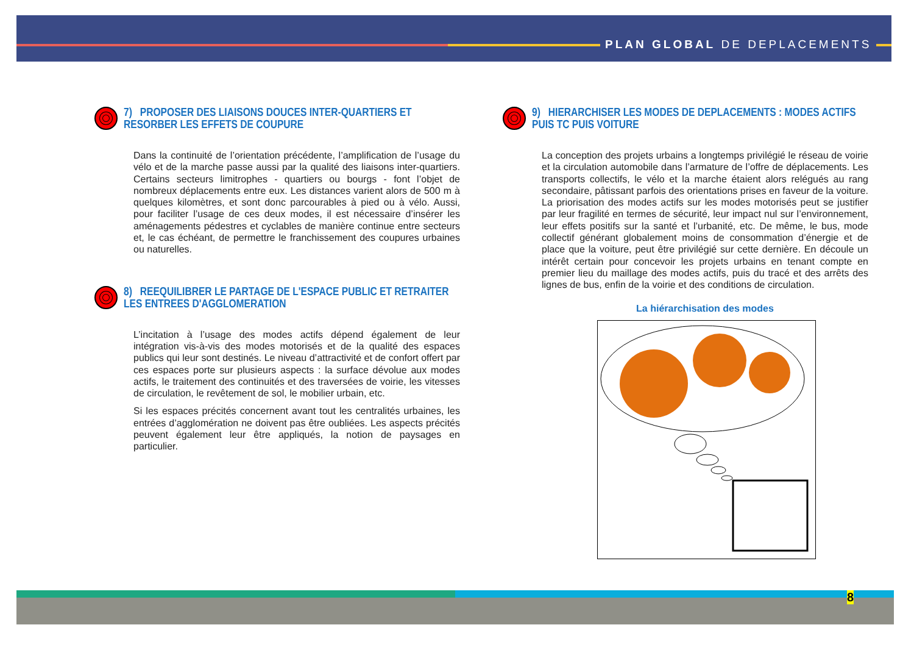PLAN GLOBAL DE DEPLACEMENTS
7) PROPOSER DES LIAISONS DOUCES INTER-QUARTIERS ET RESORBER LES EFFETS DE COUPURE
Dans la continuité de l’orientation précédente, l’amplification de l’usage du vélo et de la marche passe aussi par la qualité des liaisons inter-quartiers. Certains secteurs limitrophes - quartiers ou bourgs - font l’objet de nombreux déplacements entre eux. Les distances varient alors de 500 m à quelques kilomètres, et sont donc parcourables à pied ou à vélo. Aussi, pour faciliter l’usage de ces deux modes, il est nécessaire d’insérer les aménagements pédestres et cyclables de manière continue entre secteurs et, le cas échéant, de permettre le franchissement des coupures urbaines ou naturelles.
8) REEQUILIBRER LE PARTAGE DE L'ESPACE PUBLIC ET RETRAITER LES ENTREES D'AGGLOMERATION
L’incitation à l’usage des modes actifs dépend également de leur intégration vis-à-vis des modes motorisés et de la qualité des espaces publics qui leur sont destinés. Le niveau d’attractivité et de confort offert par ces espaces porte sur plusieurs aspects : la surface dévolue aux modes actifs, le traitement des continuités et des traversées de voirie, les vitesses de circulation, le revêtement de sol, le mobilier urbain, etc.
Si les espaces précités concernent avant tout les centralités urbaines, les entrées d’agglomération ne doivent pas être oubliées. Les aspects précités peuvent également leur être appliqués, la notion de paysages en particulier.
9) HIERARCHISER LES MODES DE DEPLACEMENTS : MODES ACTIFS PUIS TC PUIS VOITURE
La conception des projets urbains a longtemps privilégié le réseau de voirie et la circulation automobile dans l’armature de l’offre de déplacements. Les transports collectifs, le vélo et la marche étaient alors relégués au rang secondaire, pâtissant parfois des orientations prises en faveur de la voiture. La priorisation des modes actifs sur les modes motorisés peut se justifier par leur fragilité en termes de sécurité, leur impact nul sur l’environnement, leur effets positifs sur la santé et l’urbanité, etc. De même, le bus, mode collectif générant globalement moins de consommation d’énergie et de place que la voiture, peut être privilégié sur cette dernière. En découle un intérêt certain pour concevoir les projets urbains en tenant compte en premier lieu du maillage des modes actifs, puis du tracé et des arrêts des lignes de bus, enfin de la voirie et des conditions de circulation.
La hiérarchisation des modes
8